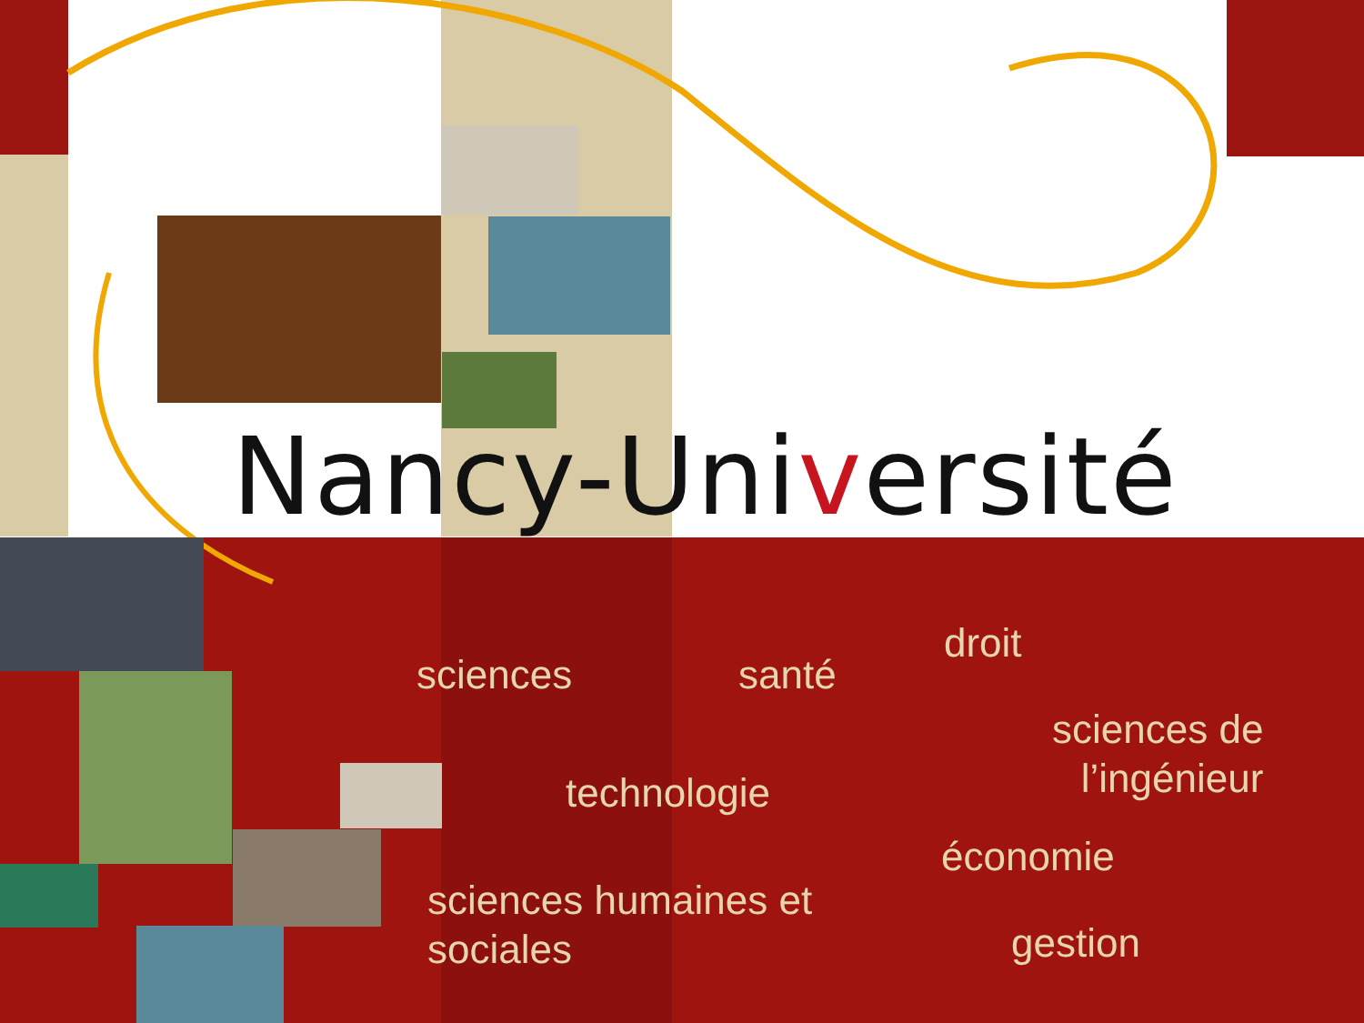Nancy-Université
sciences santé
droit
sciences de
l’ingénieur
technologie
économie
sciences humaines et
sociales
gestion